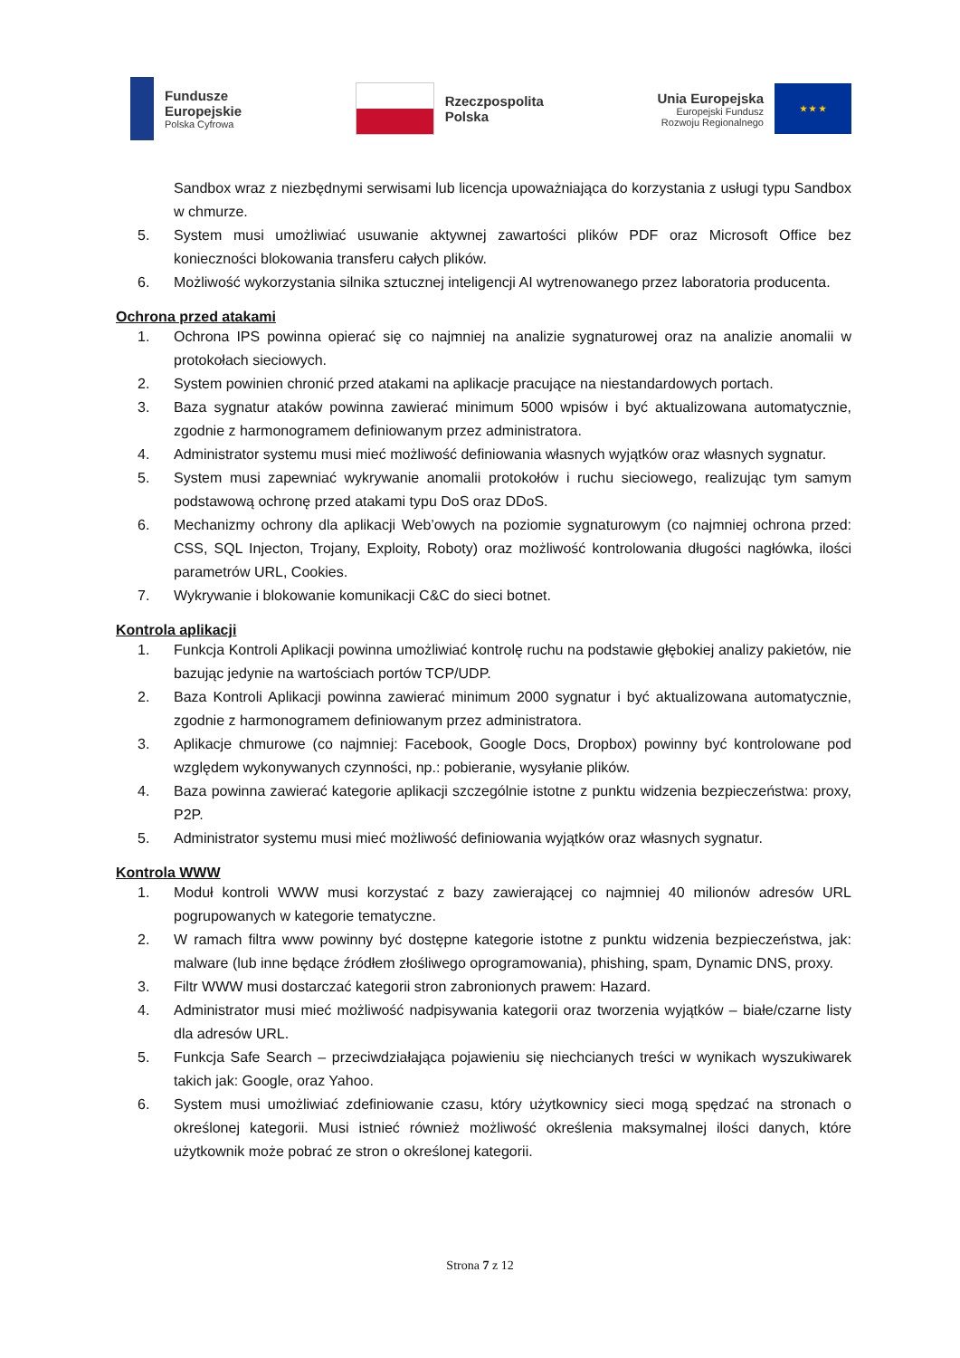Fundusze
Europejskie
Polska Cyfrowa
Rzeczpospolita
Polska
Unia Europejska
Europejski Fundusz
Rozwoju Regionalnego
★ ★ ★
Sandbox wraz z niezbędnymi serwisami lub licencja upoważniająca do korzystania z usługi typu Sandbox w chmurze.
5. System musi umożliwiać usuwanie aktywnej zawartości plików PDF oraz Microsoft Office bez konieczności blokowania transferu całych plików.
6. Możliwość wykorzystania silnika sztucznej inteligencji AI wytrenowanego przez laboratoria producenta.
Ochrona przed atakami
1. Ochrona IPS powinna opierać się co najmniej na analizie sygnaturowej oraz na analizie anomalii w protokołach sieciowych.
2. System powinien chronić przed atakami na aplikacje pracujące na niestandardowych portach.
3. Baza sygnatur ataków powinna zawierać minimum 5000 wpisów i być aktualizowana automatycznie, zgodnie z harmonogramem definiowanym przez administratora.
4. Administrator systemu musi mieć możliwość definiowania własnych wyjątków oraz własnych sygnatur.
5. System musi zapewniać wykrywanie anomalii protokołów i ruchu sieciowego, realizując tym samym podstawową ochronę przed atakami typu DoS oraz DDoS.
6. Mechanizmy ochrony dla aplikacji Web’owych na poziomie sygnaturowym (co najmniej ochrona przed: CSS, SQL Injecton, Trojany, Exploity, Roboty) oraz możliwość kontrolowania długości nagłówka, ilości parametrów URL, Cookies.
7. Wykrywanie i blokowanie komunikacji C&C do sieci botnet.
Kontrola aplikacji
1. Funkcja Kontroli Aplikacji powinna umożliwiać kontrolę ruchu na podstawie głębokiej analizy pakietów, nie bazując jedynie na wartościach portów TCP/UDP.
2. Baza Kontroli Aplikacji powinna zawierać minimum 2000 sygnatur i być aktualizowana automatycznie, zgodnie z harmonogramem definiowanym przez administratora.
3. Aplikacje chmurowe (co najmniej: Facebook, Google Docs, Dropbox) powinny być kontrolowane pod względem wykonywanych czynności, np.: pobieranie, wysyłanie plików.
4. Baza powinna zawierać kategorie aplikacji szczególnie istotne z punktu widzenia bezpieczeństwa: proxy, P2P.
5. Administrator systemu musi mieć możliwość definiowania wyjątków oraz własnych sygnatur.
Kontrola WWW
1. Moduł kontroli WWW musi korzystać z bazy zawierającej co najmniej 40 milionów adresów URL pogrupowanych w kategorie tematyczne.
2. W ramach filtra www powinny być dostępne kategorie istotne z punktu widzenia bezpieczeństwa, jak: malware (lub inne będące źródłem złośliwego oprogramowania), phishing, spam, Dynamic DNS, proxy.
3. Filtr WWW musi dostarczać kategorii stron zabronionych prawem: Hazard.
4. Administrator musi mieć możliwość nadpisywania kategorii oraz tworzenia wyjątków – białe/czarne listy dla adresów URL.
5. Funkcja Safe Search – przeciwdziałająca pojawieniu się niechcianych treści w wynikach wyszukiwarek takich jak: Google, oraz Yahoo.
6. System musi umożliwiać zdefiniowanie czasu, który użytkownicy sieci mogą spędzać na stronach o określonej kategorii. Musi istnieć również możliwość określenia maksymalnej ilości danych, które użytkownik może pobrać ze stron o określonej kategorii.
Strona 7 z 12